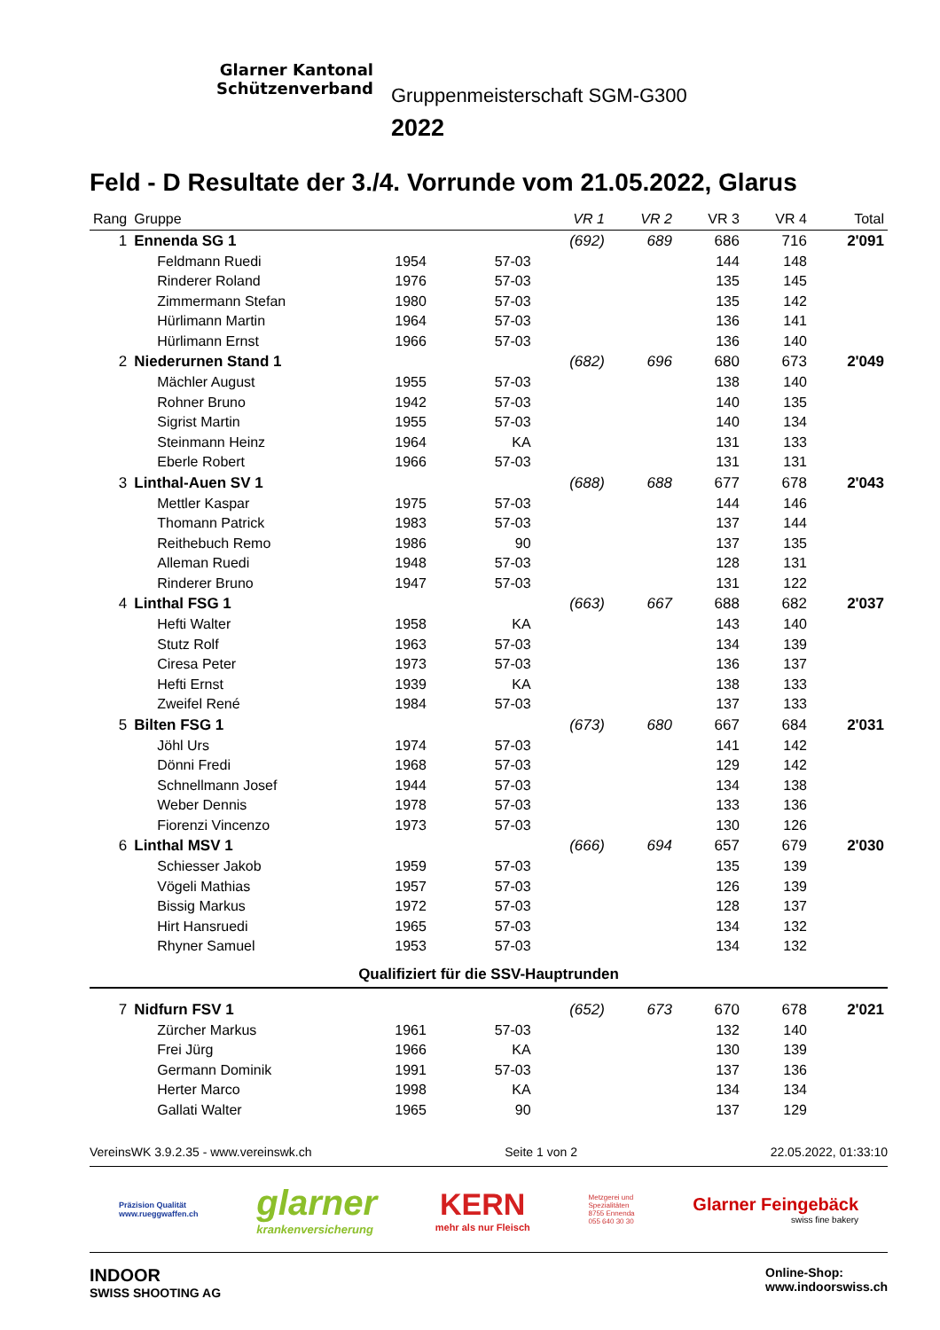Glarner Kantonal
Schützenverband
Gruppenmeisterschaft SGM-G300
2022
Feld - D Resultate der 3./4. Vorrunde vom 21.05.2022, Glarus
| Rang | Gruppe | | | VR 1 | VR 2 | VR 3 | VR 4 | Total |
| --- | --- | --- | --- | --- | --- | --- | --- | --- |
| 1 | Ennenda SG 1 | | | (692) | 689 | 686 | 716 | 2'091 |
| | Feldmann Ruedi | 1954 | 57-03 | | | 144 | 148 | |
| | Rinderer Roland | 1976 | 57-03 | | | 135 | 145 | |
| | Zimmermann Stefan | 1980 | 57-03 | | | 135 | 142 | |
| | Hürlimann Martin | 1964 | 57-03 | | | 136 | 141 | |
| | Hürlimann Ernst | 1966 | 57-03 | | | 136 | 140 | |
| 2 | Niederurnen Stand 1 | | | (682) | 696 | 680 | 673 | 2'049 |
| | Mächler August | 1955 | 57-03 | | | 138 | 140 | |
| | Rohner Bruno | 1942 | 57-03 | | | 140 | 135 | |
| | Sigrist Martin | 1955 | 57-03 | | | 140 | 134 | |
| | Steinmann Heinz | 1964 | KA | | | 131 | 133 | |
| | Eberle Robert | 1966 | 57-03 | | | 131 | 131 | |
| 3 | Linthal-Auen SV 1 | | | (688) | 688 | 677 | 678 | 2'043 |
| | Mettler Kaspar | 1975 | 57-03 | | | 144 | 146 | |
| | Thomann Patrick | 1983 | 57-03 | | | 137 | 144 | |
| | Reithebuch Remo | 1986 | 90 | | | 137 | 135 | |
| | Alleman Ruedi | 1948 | 57-03 | | | 128 | 131 | |
| | Rinderer Bruno | 1947 | 57-03 | | | 131 | 122 | |
| 4 | Linthal FSG 1 | | | (663) | 667 | 688 | 682 | 2'037 |
| | Hefti Walter | 1958 | KA | | | 143 | 140 | |
| | Stutz Rolf | 1963 | 57-03 | | | 134 | 139 | |
| | Ciresa Peter | 1973 | 57-03 | | | 136 | 137 | |
| | Hefti Ernst | 1939 | KA | | | 138 | 133 | |
| | Zweifel René | 1984 | 57-03 | | | 137 | 133 | |
| 5 | Bilten FSG 1 | | | (673) | 680 | 667 | 684 | 2'031 |
| | Jöhl Urs | 1974 | 57-03 | | | 141 | 142 | |
| | Dönni Fredi | 1968 | 57-03 | | | 129 | 142 | |
| | Schnellmann Josef | 1944 | 57-03 | | | 134 | 138 | |
| | Weber Dennis | 1978 | 57-03 | | | 133 | 136 | |
| | Fiorenzi Vincenzo | 1973 | 57-03 | | | 130 | 126 | |
| 6 | Linthal MSV 1 | | | (666) | 694 | 657 | 679 | 2'030 |
| | Schiesser Jakob | 1959 | 57-03 | | | 135 | 139 | |
| | Vögeli Mathias | 1957 | 57-03 | | | 126 | 139 | |
| | Bissig Markus | 1972 | 57-03 | | | 128 | 137 | |
| | Hirt Hansruedi | 1965 | 57-03 | | | 134 | 132 | |
| | Rhyner Samuel | 1953 | 57-03 | | | 134 | 132 | |
| Qualifiziert für die SSV-Hauptrunden | | | | | | | | |
| 7 | Nidfurn FSV 1 | | | (652) | 673 | 670 | 678 | 2'021 |
| | Zürcher Markus | 1961 | 57-03 | | | 132 | 140 | |
| | Frei Jürg | 1966 | KA | | | 130 | 139 | |
| | Germann Dominik | 1991 | 57-03 | | | 137 | 136 | |
| | Herter Marco | 1998 | KA | | | 134 | 134 | |
| | Gallati Walter | 1965 | 90 | | | 137 | 129 | |
VereinsWK 3.9.2.35 - www.vereinswk.ch Seite 1 von 2 22.05.2022, 01:33:10
Präzision Qualität
www.rueggwaffen.ch
glarner
krankenversicherung
KERN
mehr als nur Fleisch
Metzgerei und
Spezialitäten
8755 Ennenda
055 640 30 30
Glarner Feingebäck
swiss fine bakery
INDOOR
SWISS SHOOTING AG
Online-Shop:
www.indoorswiss.ch